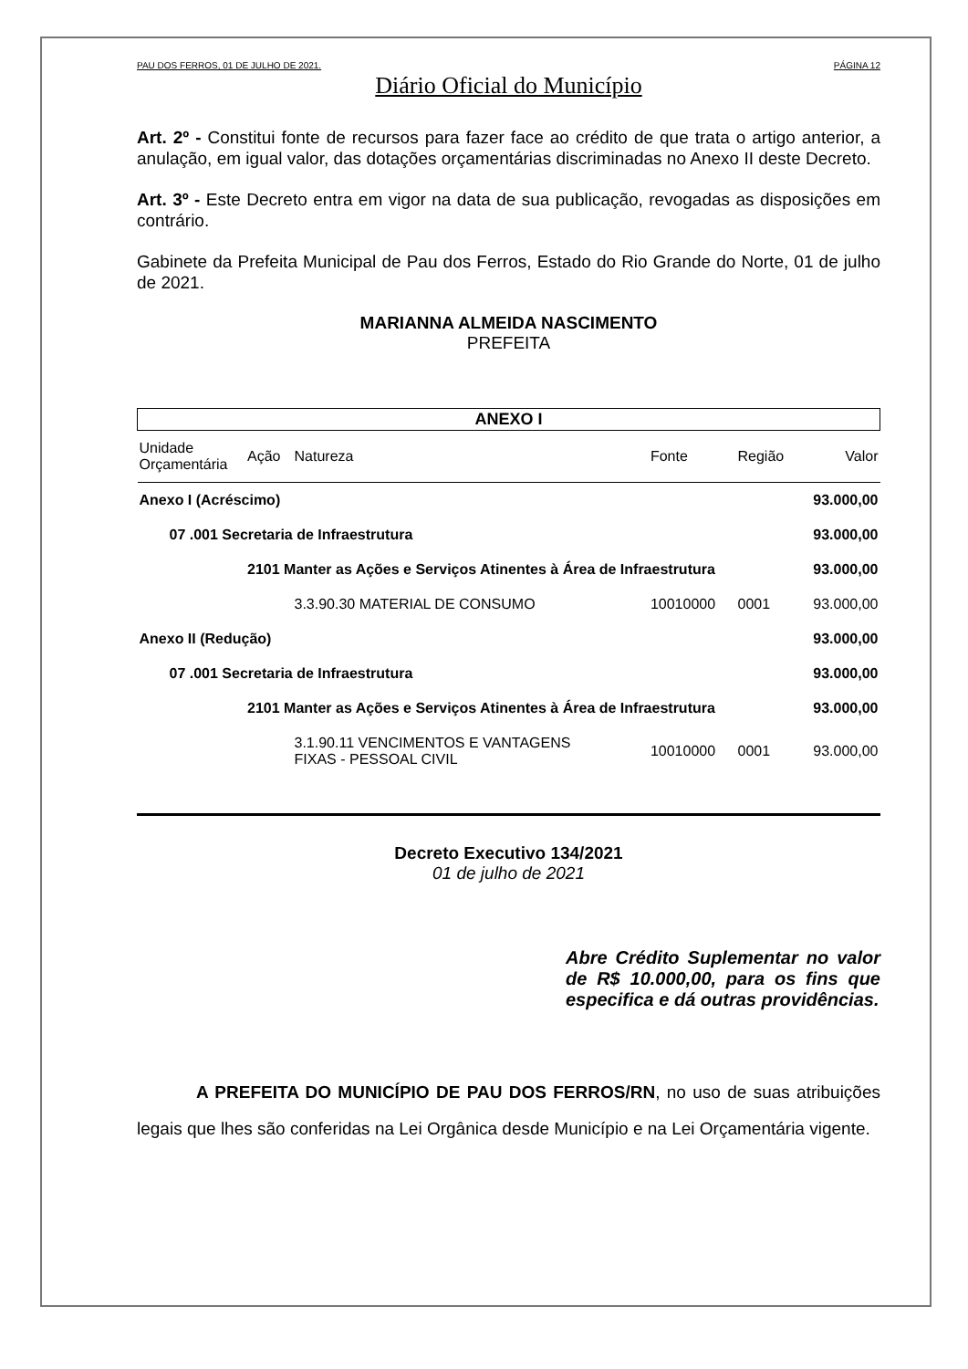PAU DOS FERROS, 01 DE JULHO DE 2021. PÁGINA 12
Diário Oficial do Município
Art. 2º - Constitui fonte de recursos para fazer face ao crédito de que trata o artigo anterior, a anulação, em igual valor, das dotações orçamentárias discriminadas no Anexo II deste Decreto.
Art. 3º - Este Decreto entra em vigor na data de sua publicação, revogadas as disposições em contrário.
Gabinete da Prefeita Municipal de Pau dos Ferros, Estado do Rio Grande do Norte, 01 de julho de 2021.
MARIANNA ALMEIDA NASCIMENTO
PREFEITA
| ANEXO I | | | | | |
| --- | --- | --- | --- | --- | --- |
| Unidade Orçamentária | Ação | Natureza | Fonte | Região | Valor |
| Anexo I (Acréscimo) | | | | | 93.000,00 |
| 07 .001 Secretaria de Infraestrutura | | | | | 93.000,00 |
| | 2101 Manter as Ações e Serviços Atinentes à Área de Infraestrutura | | | | 93.000,00 |
| | | 3.3.90.30 MATERIAL DE CONSUMO | 10010000 | 0001 | 93.000,00 |
| Anexo II (Redução) | | | | | 93.000,00 |
| 07 .001 Secretaria de Infraestrutura | | | | | 93.000,00 |
| | 2101 Manter as Ações e Serviços Atinentes à Área de Infraestrutura | | | | 93.000,00 |
| | | 3.1.90.11 VENCIMENTOS E VANTAGENS FIXAS - PESSOAL CIVIL | 10010000 | 0001 | 93.000,00 |
Decreto Executivo 134/2021
01 de julho de 2021
Abre Crédito Suplementar no valor de R$ 10.000,00, para os fins que especifica e dá outras providências.
A PREFEITA DO MUNICÍPIO DE PAU DOS FERROS/RN, no uso de suas atribuições legais que lhes são conferidas na Lei Orgânica desde Município e na Lei Orçamentária vigente.